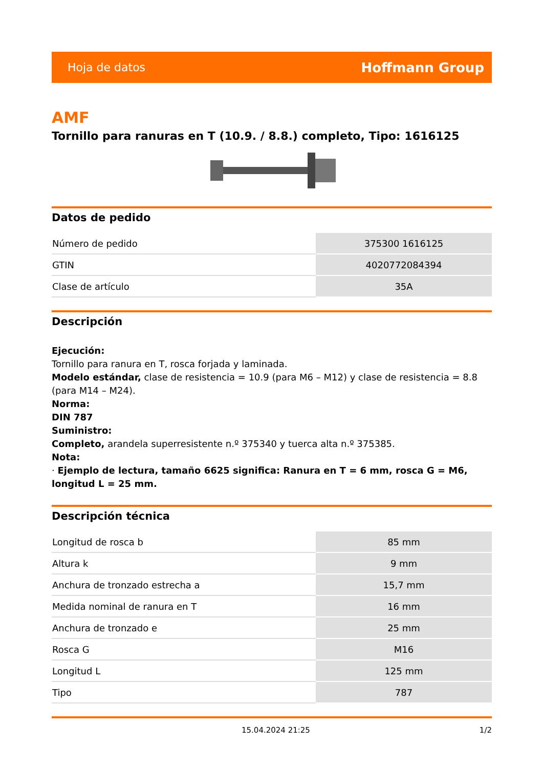Hoja de datos Hoffmann Group
AMF
Tornillo para ranuras en T (10.9. / 8.8.) completo, Tipo: 1616125
Datos de pedido
| Número de pedido | 375300 1616125 |
| GTIN | 4020772084394 |
| Clase de artículo | 35A |
Descripción
Ejecución:
Tornillo para ranura en T, rosca forjada y laminada.
Modelo estándar, clase de resistencia = 10.9 (para M6 – M12) y clase de resistencia = 8.8 (para M14 – M24).
Norma:
DIN 787
Suministro:
Completo, arandela superresistente n.º 375340 y tuerca alta n.º 375385.
Nota:
· Ejemplo de lectura, tamaño 6625 significa: Ranura en T = 6 mm, rosca G = M6, longitud L = 25 mm.
Descripción técnica
| Longitud de rosca b | 85 mm |
| Altura k | 9 mm |
| Anchura de tronzado estrecha a | 15,7 mm |
| Medida nominal de ranura en T | 16 mm |
| Anchura de tronzado e | 25 mm |
| Rosca G | M16 |
| Longitud L | 125 mm |
| Tipo | 787 |
15.04.2024 21:25 1/2